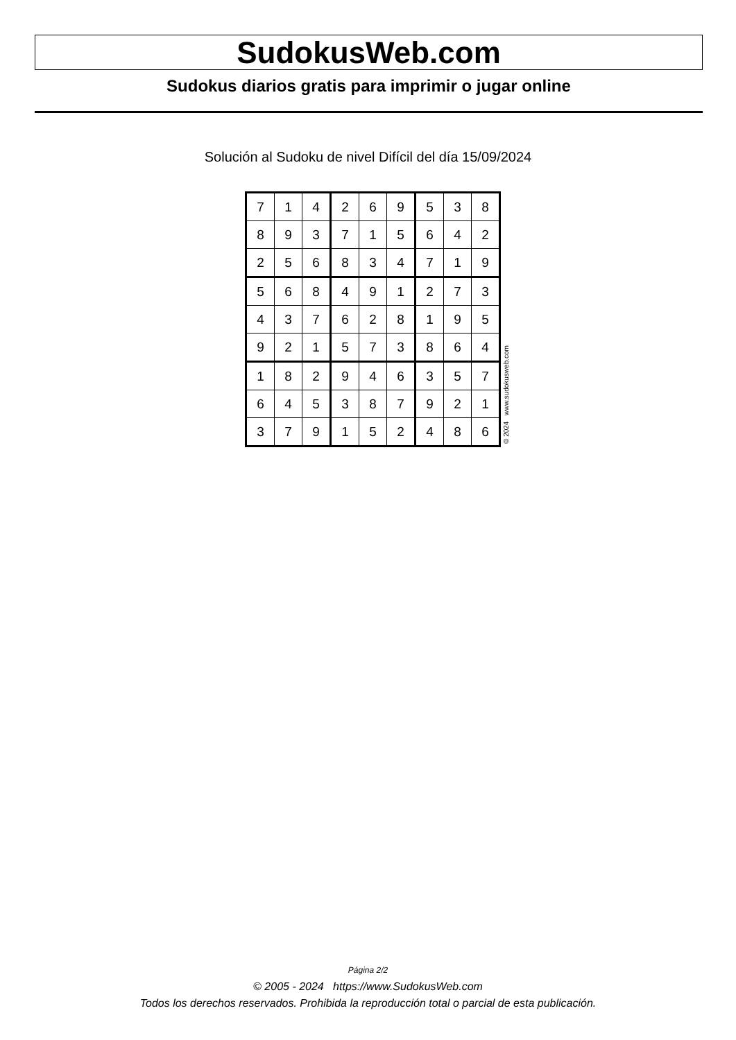SudokusWeb.com
Sudokus diarios gratis para imprimir o jugar online
Solución al Sudoku de nivel Difícil del día 15/09/2024
| 7 | 1 | 4 | 2 | 6 | 9 | 5 | 3 | 8 |
| 8 | 9 | 3 | 7 | 1 | 5 | 6 | 4 | 2 |
| 2 | 5 | 6 | 8 | 3 | 4 | 7 | 1 | 9 |
| 5 | 6 | 8 | 4 | 9 | 1 | 2 | 7 | 3 |
| 4 | 3 | 7 | 6 | 2 | 8 | 1 | 9 | 5 |
| 9 | 2 | 1 | 5 | 7 | 3 | 8 | 6 | 4 |
| 1 | 8 | 2 | 9 | 4 | 6 | 3 | 5 | 7 |
| 6 | 4 | 5 | 3 | 8 | 7 | 9 | 2 | 1 |
| 3 | 7 | 9 | 1 | 5 | 2 | 4 | 8 | 6 |
© 2024 www.sudokusweb.com
Página 2/2
© 2005 - 2024 https://www.SudokusWeb.com
Todos los derechos reservados. Prohibida la reproducción total o parcial de esta publicación.